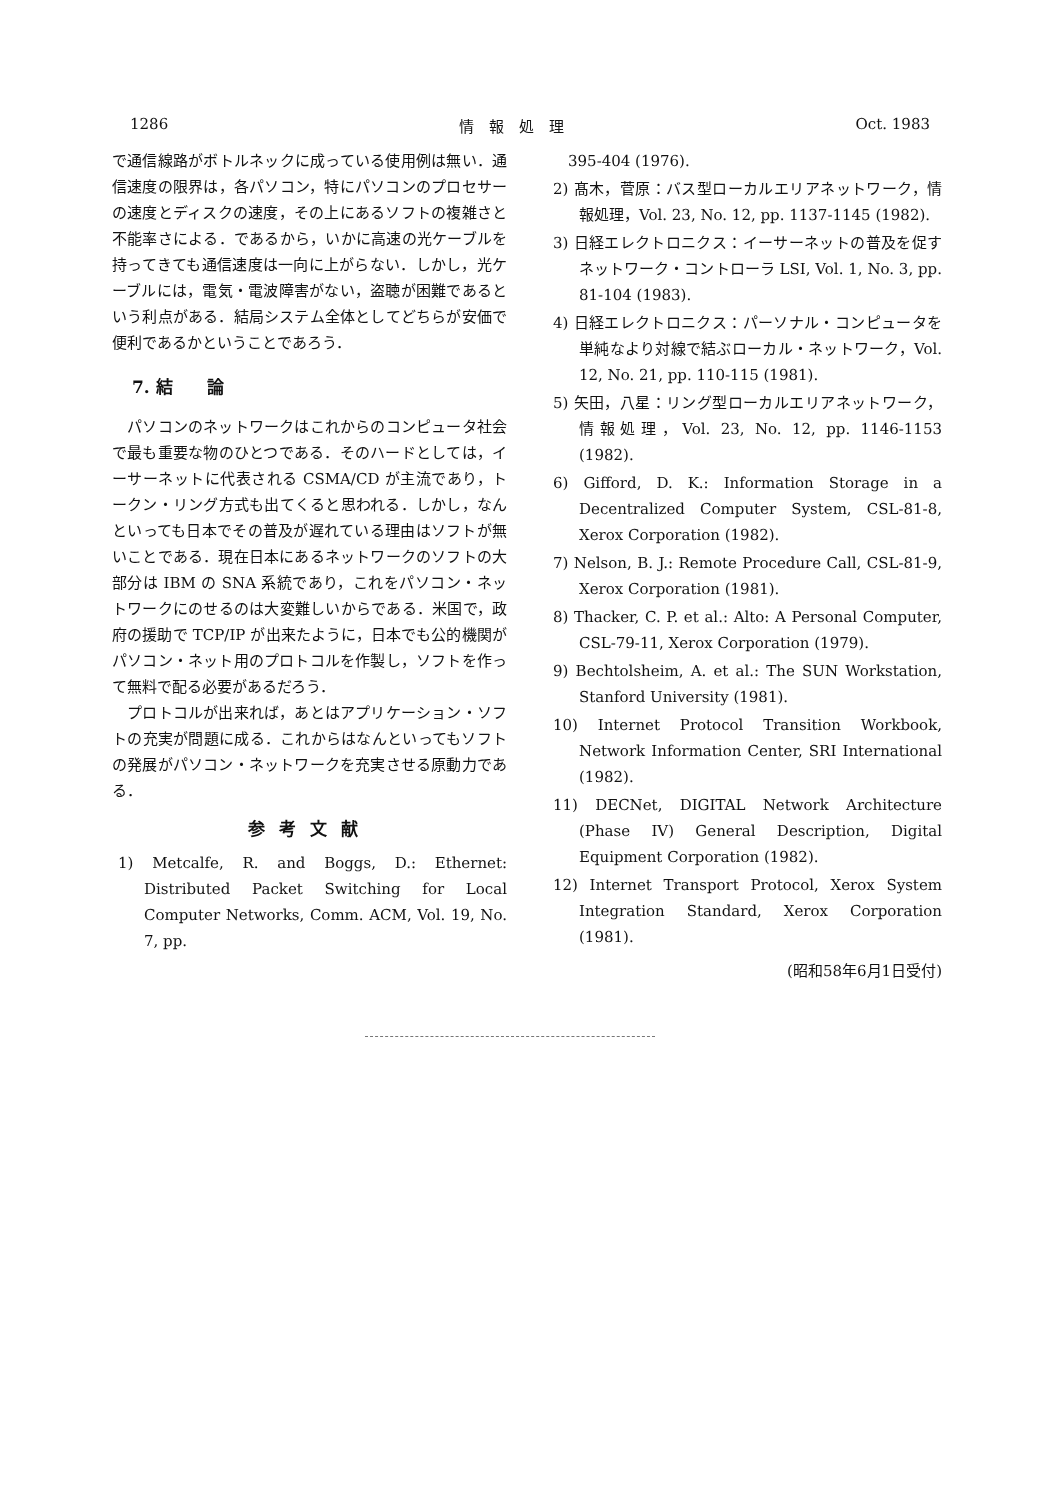1286 情　報　処　理 Oct. 1983
で通信線路がボトルネックに成っている使用例は無い．通信速度の限界は，各パソコン，特にパソコンのプロセサーの速度とディスクの速度，その上にあるソフトの複雑さと不能率さによる．であるから，いかに高速の光ケーブルを持ってきても通信速度は一向に上がらない．しかし，光ケーブルには，電気・電波障害がない，盗聴が困難であるという利点がある．結局システム全体としてどちらが安価で便利であるかということであろう．
7. 結　　論
　パソコンのネットワークはこれからのコンピュータ社会で最も重要な物のひとつである．そのハードとしては，イーサーネットに代表される CSMA/CD が主流であり，トークン・リング方式も出てくると思われる．しかし，なんといっても日本でその普及が遅れている理由はソフトが無いことである．現在日本にあるネットワークのソフトの大部分は IBM の SNA 系統であり，これをパソコン・ネットワークにのせるのは大変難しいからである．米国で，政府の援助で TCP/IP が出来たように，日本でも公的機関がパソコン・ネット用のプロトコルを作製し，ソフトを作って無料で配る必要があるだろう．
　プロトコルが出来れば，あとはアプリケーション・ソフトの充実が問題に成る．これからはなんといってもソフトの発展がパソコン・ネットワークを充実させる原動力である．
参考文献
1) Metcalfe, R. and Boggs, D.: Ethernet: Distributed Packet Switching for Local Computer Networks, Comm. ACM, Vol. 19, No. 7, pp.
　395-404 (1976).
2) 髙木，菅原：バス型ローカルエリアネットワーク，情報処理，Vol. 23, No. 12, pp. 1137-1145 (1982).
3) 日経エレクトロニクス：イーサーネットの普及を促すネットワーク・コントローラ LSI, Vol. 1, No. 3, pp. 81-104 (1983).
4) 日経エレクトロニクス：パーソナル・コンピュータを単純なより対線で結ぶローカル・ネットワーク，Vol. 12, No. 21, pp. 110-115 (1981).
5) 矢田，八星：リング型ローカルエリアネットワーク，情報処理，Vol. 23, No. 12, pp. 1146-1153 (1982).
6) Gifford, D. K.: Information Storage in a Decentralized Computer System, CSL-81-8, Xerox Corporation (1982).
7) Nelson, B. J.: Remote Procedure Call, CSL-81-9, Xerox Corporation (1981).
8) Thacker, C. P. et al.: Alto: A Personal Computer, CSL-79-11, Xerox Corporation (1979).
9) Bechtolsheim, A. et al.: The SUN Workstation, Stanford University (1981).
10) Internet Protocol Transition Workbook, Network Information Center, SRI International (1982).
11) DECNet, DIGITAL Network Architecture (Phase IV) General Description, Digital Equipment Corporation (1982).
12) Internet Transport Protocol, Xerox System Integration Standard, Xerox Corporation (1981).
(昭和58年6月1日受付)